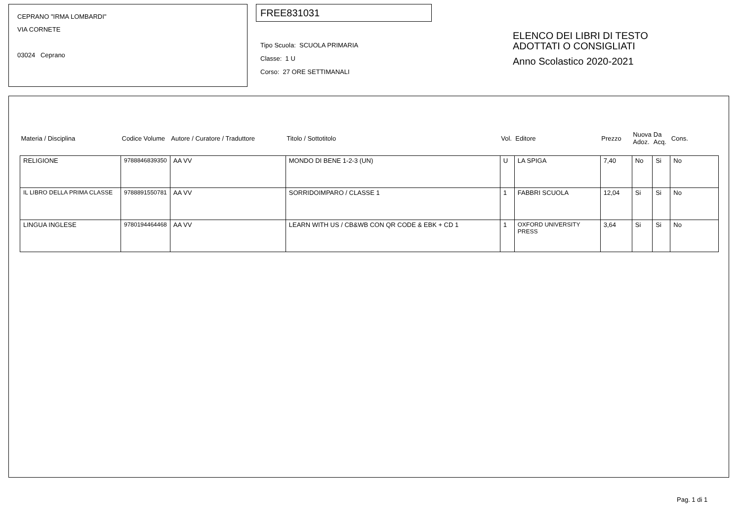CEPRANO "IRMA LOMBARDI"
VIA CORNETE
03024 Ceprano
FREE831031
Tipo Scuola: SCUOLA PRIMARIA
Classe: 1 U
Corso: 27 ORE SETTIMANALI
ELENCO DEI LIBRI DI TESTO
ADOTTATI O CONSIGLIATI
Anno Scolastico 2020-2021
| Materia / Disciplina | Codice Volume | Autore / Curatore / Traduttore | Titolo / Sottotitolo | Vol. | Editore | Prezzo | Nuova Adoz. | Da Acq. | Cons. |
| --- | --- | --- | --- | --- | --- | --- | --- | --- | --- |
| RELIGIONE | 9788846839350 | AA VV | MONDO DI BENE 1-2-3 (UN) | U | LA SPIGA | 7,40 | No | Si | No |
| IL LIBRO DELLA PRIMA CLASSE | 9788891550781 | AA VV | SORRIDOIMPARO / CLASSE 1 | 1 | FABBRI SCUOLA | 12,04 | Si | Si | No |
| LINGUA INGLESE | 9780194464468 | AA VV | LEARN WITH US / CB&WB CON QR CODE & EBK + CD 1 | 1 | OXFORD UNIVERSITY PRESS | 3,64 | Si | Si | No |
Pag. 1 di 1